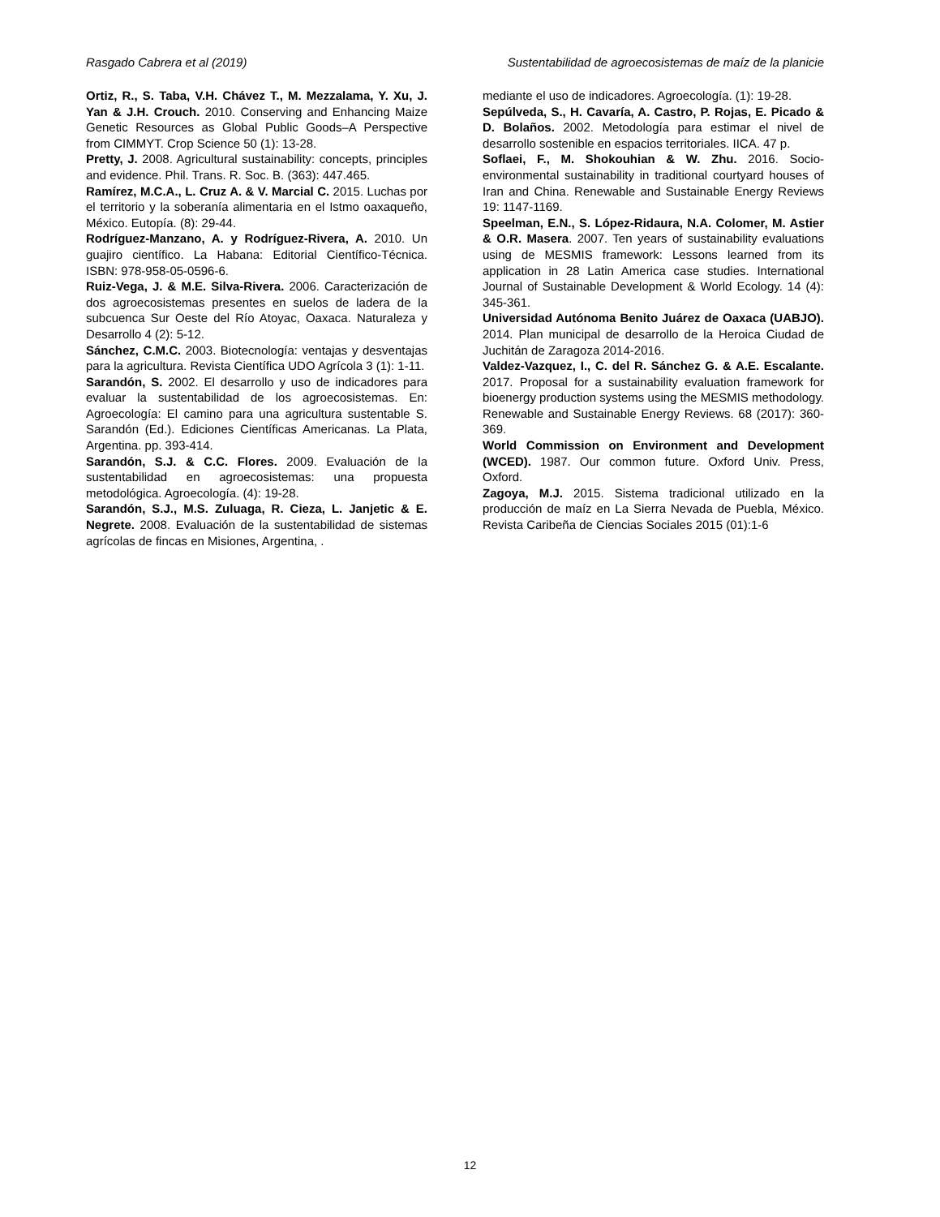Rasgado Cabrera et al (2019) Sustentabilidad de agroecosistemas de maíz de la planicie
Ortiz, R., S. Taba, V.H. Chávez T., M. Mezzalama, Y. Xu, J. Yan & J.H. Crouch. 2010. Conserving and Enhancing Maize Genetic Resources as Global Public Goods–A Perspective from CIMMYT. Crop Science 50 (1): 13-28.
Pretty, J. 2008. Agricultural sustainability: concepts, principles and evidence. Phil. Trans. R. Soc. B. (363): 447.465.
Ramírez, M.C.A., L. Cruz A. & V. Marcial C. 2015. Luchas por el territorio y la soberanía alimentaria en el Istmo oaxaqueño, México. Eutopía. (8): 29-44.
Rodríguez-Manzano, A. y Rodríguez-Rivera, A. 2010. Un guajiro científico. La Habana: Editorial Científico-Técnica. ISBN: 978-958-05-0596-6.
Ruiz-Vega, J. & M.E. Silva-Rivera. 2006. Caracterización de dos agroecosistemas presentes en suelos de ladera de la subcuenca Sur Oeste del Río Atoyac, Oaxaca. Naturaleza y Desarrollo 4 (2): 5-12.
Sánchez, C.M.C. 2003. Biotecnología: ventajas y desventajas para la agricultura. Revista Científica UDO Agrícola 3 (1): 1-11.
Sarandón, S. 2002. El desarrollo y uso de indicadores para evaluar la sustentabilidad de los agroecosistemas. En: Agroecología: El camino para una agricultura sustentable S. Sarandón (Ed.). Ediciones Científicas Americanas. La Plata, Argentina. pp. 393-414.
Sarandón, S.J. & C.C. Flores. 2009. Evaluación de la sustentabilidad en agroecosistemas: una propuesta metodológica. Agroecología. (4): 19-28.
Sarandón, S.J., M.S. Zuluaga, R. Cieza, L. Janjetic & E. Negrete. 2008. Evaluación de la sustentabilidad de sistemas agrícolas de fincas en Misiones, Argentina, .
mediante el uso de indicadores. Agroecología. (1): 19-28.
Sepúlveda, S., H. Cavaría, A. Castro, P. Rojas, E. Picado & D. Bolaños. 2002. Metodología para estimar el nivel de desarrollo sostenible en espacios territoriales. IICA. 47 p.
Soflaei, F., M. Shokouhian & W. Zhu. 2016. Socio-environmental sustainability in traditional courtyard houses of Iran and China. Renewable and Sustainable Energy Reviews 19: 1147-1169.
Speelman, E.N., S. López-Ridaura, N.A. Colomer, M. Astier & O.R. Masera. 2007. Ten years of sustainability evaluations using de MESMIS framework: Lessons learned from its application in 28 Latin America case studies. International Journal of Sustainable Development & World Ecology. 14 (4): 345-361.
Universidad Autónoma Benito Juárez de Oaxaca (UABJO). 2014. Plan municipal de desarrollo de la Heroica Ciudad de Juchitán de Zaragoza 2014-2016.
Valdez-Vazquez, I., C. del R. Sánchez G. & A.E. Escalante. 2017. Proposal for a sustainability evaluation framework for bioenergy production systems using the MESMIS methodology. Renewable and Sustainable Energy Reviews. 68 (2017): 360-369.
World Commission on Environment and Development (WCED). 1987. Our common future. Oxford Univ. Press, Oxford.
Zagoya, M.J. 2015. Sistema tradicional utilizado en la producción de maíz en La Sierra Nevada de Puebla, México. Revista Caribeña de Ciencias Sociales 2015 (01):1-6
12